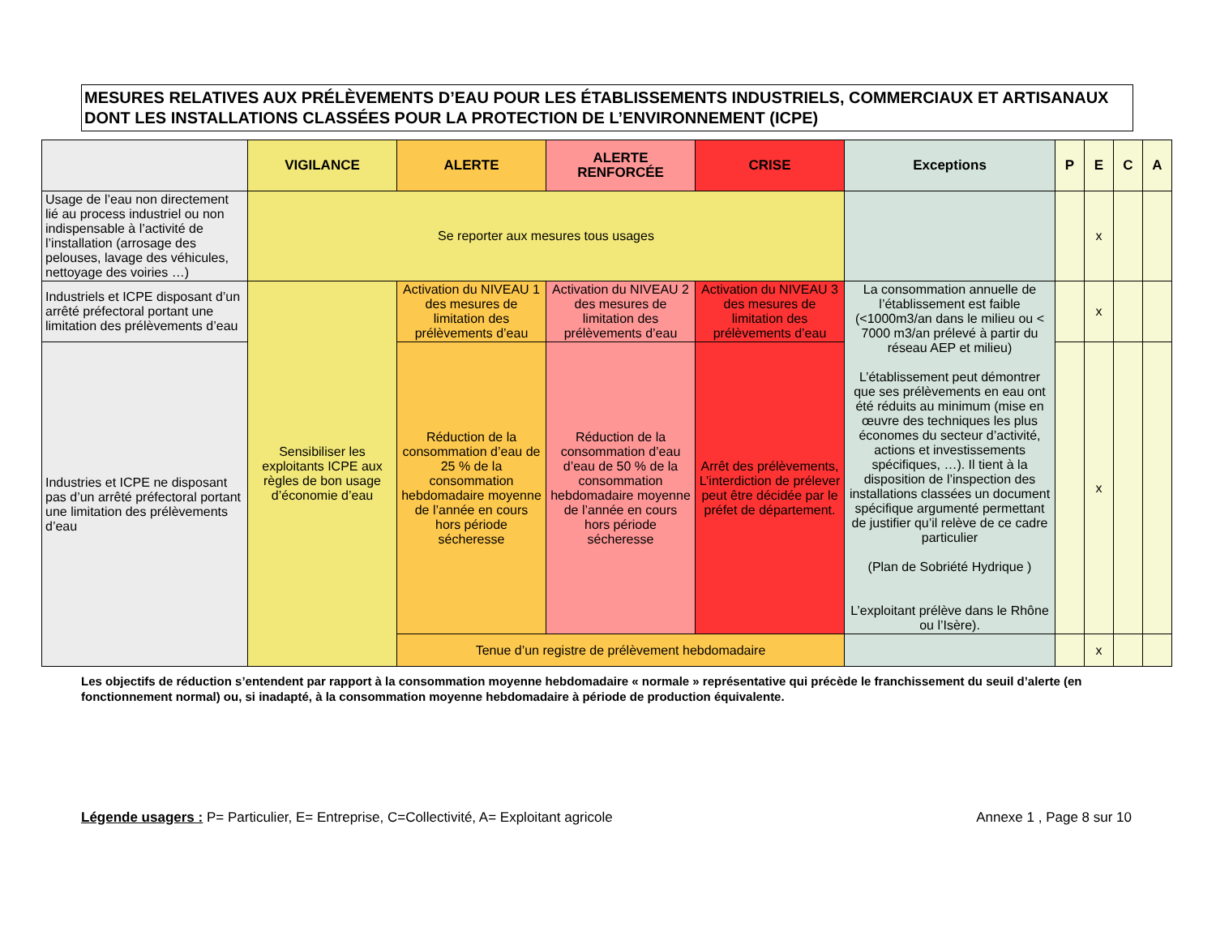MESURES RELATIVES AUX PRÉLÈVEMENTS D’EAU POUR LES ÉTABLISSEMENTS INDUSTRIELS, COMMERCIAUX ET ARTISANAUX DONT LES INSTALLATIONS CLASSÉES POUR LA PROTECTION DE L’ENVIRONNEMENT (ICPE)
| | VIGILANCE | ALERTE | ALERTE RENFORCÉE | CRISE | Exceptions | P | E | C | A |
| --- | --- | --- | --- | --- | --- | --- | --- | --- | --- |
| Usage de l’eau non directement lié au process industriel ou non indispensable à l’activité de l’installation (arrosage des pelouses, lavage des véhicules, nettoyage des voiries …) | Se reporter aux mesures tous usages | | | | | | x | | |
| Industriels et ICPE disposant d’un arrêté préfectoral portant une limitation des prélèvements d’eau | Sensibiliser les exploitants ICPE aux règles de bon usage d’économie d’eau | Activation du NIVEAU 1 des mesures de limitation des prélèvements d’eau | Activation du NIVEAU 2 des mesures de limitation des prélèvements d’eau | Activation du NIVEAU 3 des mesures de limitation des prélèvements d’eau | La consommation annuelle de l’établissement est faible (<1000m3/an dans le milieu ou < 7000 m3/an prélevé à partir du réseau AEP et milieu) L’établissement peut démontrer que ses prélèvements en eau ont été réduits au minimum (mise en œuvre des techniques les plus économes du secteur d’activité, actions et investissements spécifiques, …). Il tient à la disposition de l’inspection des installations classées un document spécifique argumenté permettant de justifier qu’il relève de ce cadre particulier (Plan de Sobriété Hydrique ) L’exploitant prélève dans le Rhône ou l’Isère). | | x | | |
| Industries et ICPE ne disposant pas d’un arrêté préfectoral portant une limitation des prélèvements d’eau | | Réduction de la consommation d’eau de 25 % de la consommation hebdomadaire moyenne de l’année en cours hors période sécheresse | Réduction de la consommation d’eau d’eau de 50 % de la consommation hebdomadaire moyenne de l’année en cours hors période sécheresse | Arrêt des prélèvements, L’interdiction de prélever peut être décidée par le préfet de département. | | | x | | |
| | | Tenue d’un registre de prélèvement hebdomadaire | | | | | x | | |
Les objectifs de réduction s’entendent par rapport à la consommation moyenne hebdomadaire « normale » représentative qui précède le franchissement du seuil d’alerte (en fonctionnement normal) ou, si inadapté, à la consommation moyenne hebdomadaire à période de production équivalente.
Légende usagers : P= Particulier, E= Entreprise, C=Collectivité, A= Exploitant agricole Annexe 1 , Page 8 sur 10